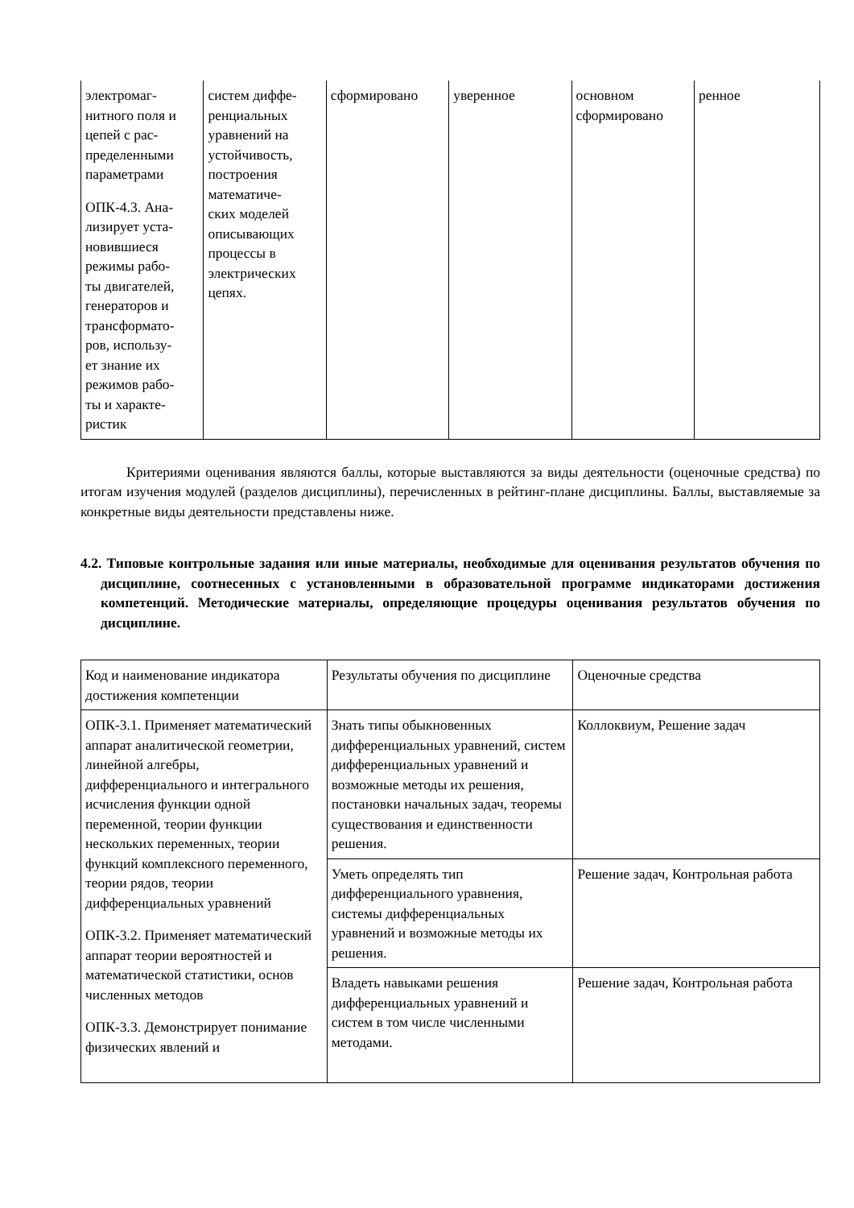| электромаг- нитного поля и цепей с рас- пределенными параметрами ОПК-4.3. Ана- лизирует уста- новившиеся режимы рабо- ты двигателей, генераторов и трансформато- ров, использу- ет знание их режимов рабо- ты и характе- ристик | систем диффе- ренциальных уравнений на устойчивость, построения математиче- ских моделей описывающих процессы в электрических цепях. | сформировано | уверенное | основном сформировано | ренное |
Критериями оценивания являются баллы, которые выставляются за виды деятельности (оценочные средства) по итогам изучения модулей (разделов дисциплины), перечисленных в рейтинг-плане дисциплины. Баллы, выставляемые за конкретные виды деятельности представлены ниже.
4.2. Типовые контрольные задания или иные материалы, необходимые для оценивания результатов обучения по дисциплине, соотнесенных с установленными в образовательной программе индикаторами достижения компетенций. Методические материалы, определяющие процедуры оценивания результатов обучения по дисциплине.
| Код и наименование индикатора достижения компетенции | Результаты обучения по дисциплине | Оценочные средства |
| ОПК-3.1. Применяет математический аппарат аналитической геометрии, линейной алгебры, дифференциального и интегрального исчисления функции одной переменной, теории функции нескольких переменных, теории функций комплексного переменного, теории рядов, теории дифференциальных уравнений ОПК-3.2. Применяет математический аппарат теории вероятностей и математической статистики, основ численных методов ОПК-3.3. Демонстрирует понимание физических явлений и | Знать типы обыкновенных дифференциальных уравнений, систем дифференциальных уравнений и возможные методы их решения, постановки начальных задач, теоремы существования и единственности решения. | Коллоквиум, Решение задач |
| | Уметь определять тип дифференциального уравнения, системы дифференциальных уравнений и возможные методы их решения. | Решение задач, Контрольная работа |
| | Владеть навыками решения дифференциальных уравнений и систем в том числе численными методами. | Решение задач, Контрольная работа |